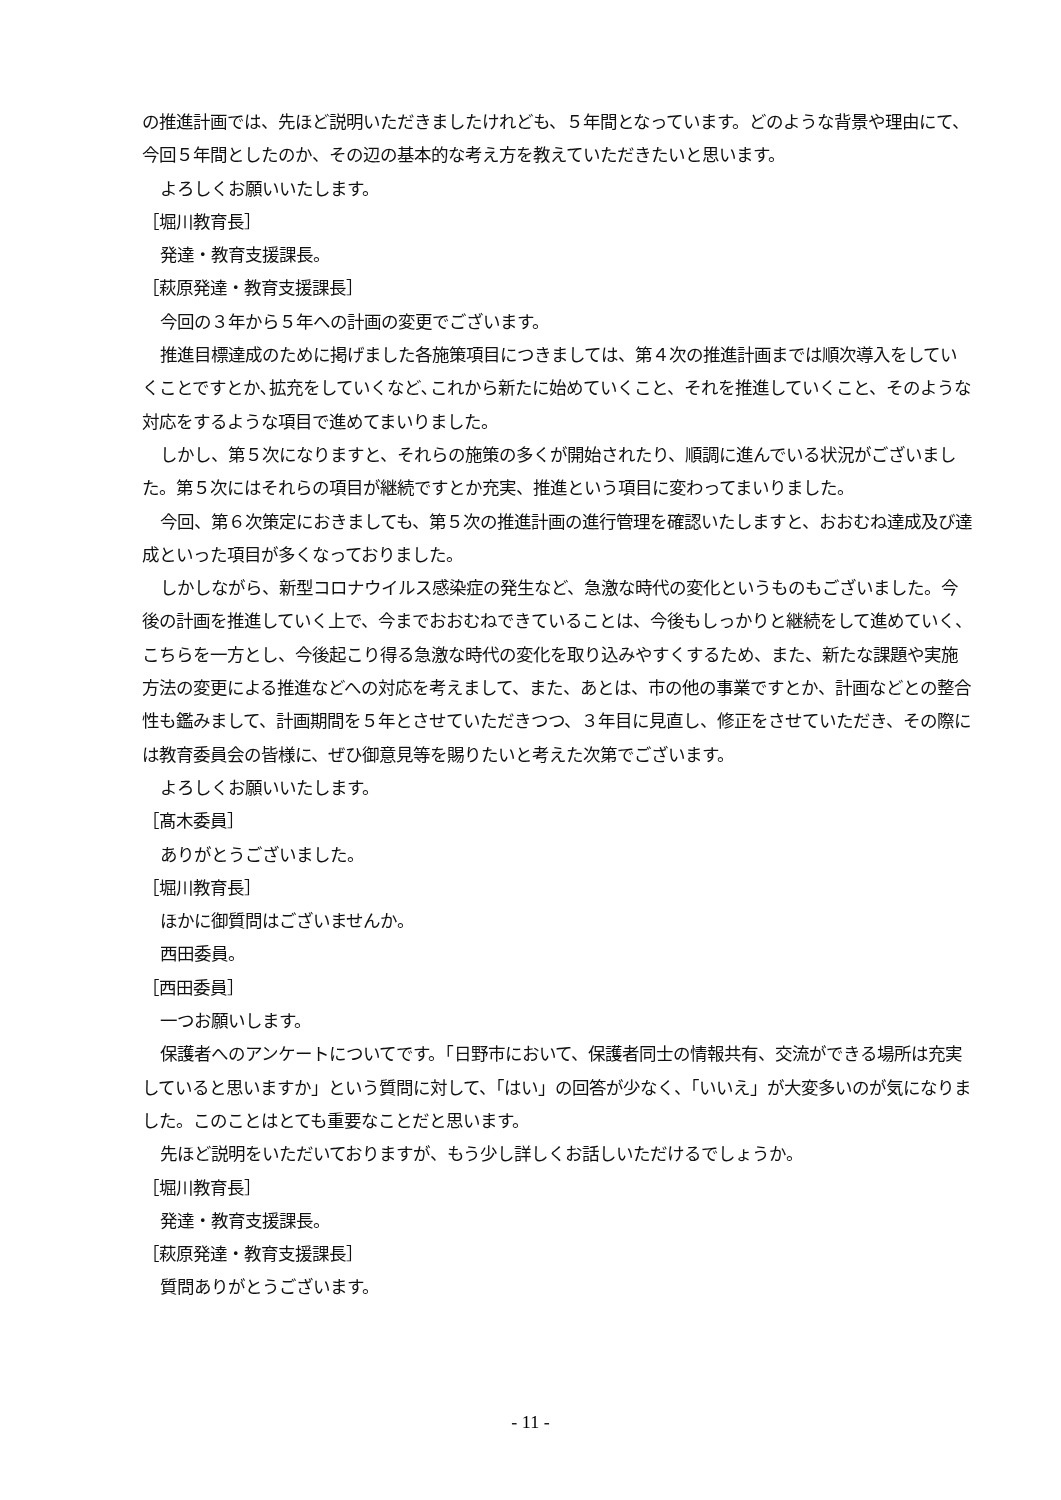の推進計画では、先ほど説明いただきましたけれども、５年間となっています。どのような背景や理由にて、今回５年間としたのか、その辺の基本的な考え方を教えていただきたいと思います。
よろしくお願いいたします。
［堀川教育長］
発達・教育支援課長。
［萩原発達・教育支援課長］
今回の３年から５年への計画の変更でございます。
推進目標達成のために掲げました各施策項目につきましては、第４次の推進計画までは順次導入をしていくことですとか､拡充をしていくなど､これから新たに始めていくこと、それを推進していくこと、そのような対応をするような項目で進めてまいりました。
しかし、第５次になりますと、それらの施策の多くが開始されたり、順調に進んでいる状況がございました。第５次にはそれらの項目が継続ですとか充実、推進という項目に変わってまいりました。
今回、第６次策定におきましても、第５次の推進計画の進行管理を確認いたしますと、おおむね達成及び達成といった項目が多くなっておりました。
しかしながら、新型コロナウイルス感染症の発生など、急激な時代の変化というものもございました。今後の計画を推進していく上で、今までおおむねできていることは、今後もしっかりと継続をして進めていく、こちらを一方とし、今後起こり得る急激な時代の変化を取り込みやすくするため、また、新たな課題や実施方法の変更による推進などへの対応を考えまして、また、あとは、市の他の事業ですとか、計画などとの整合性も鑑みまして、計画期間を５年とさせていただきつつ、３年目に見直し、修正をさせていただき、その際には教育委員会の皆様に、ぜひ御意見等を賜りたいと考えた次第でございます。
よろしくお願いいたします。
［髙木委員］
ありがとうございました。
［堀川教育長］
ほかに御質問はございませんか。
西田委員。
［西田委員］
一つお願いします。
保護者へのアンケートについてです。｢日野市において、保護者同士の情報共有、交流ができる場所は充実していると思いますか」という質問に対して、「はい」の回答が少なく、「いいえ」が大変多いのが気になりました。このことはとても重要なことだと思います。
先ほど説明をいただいておりますが、もう少し詳しくお話しいただけるでしょうか。
［堀川教育長］
発達・教育支援課長。
［萩原発達・教育支援課長］
質問ありがとうございます。
- 11 -